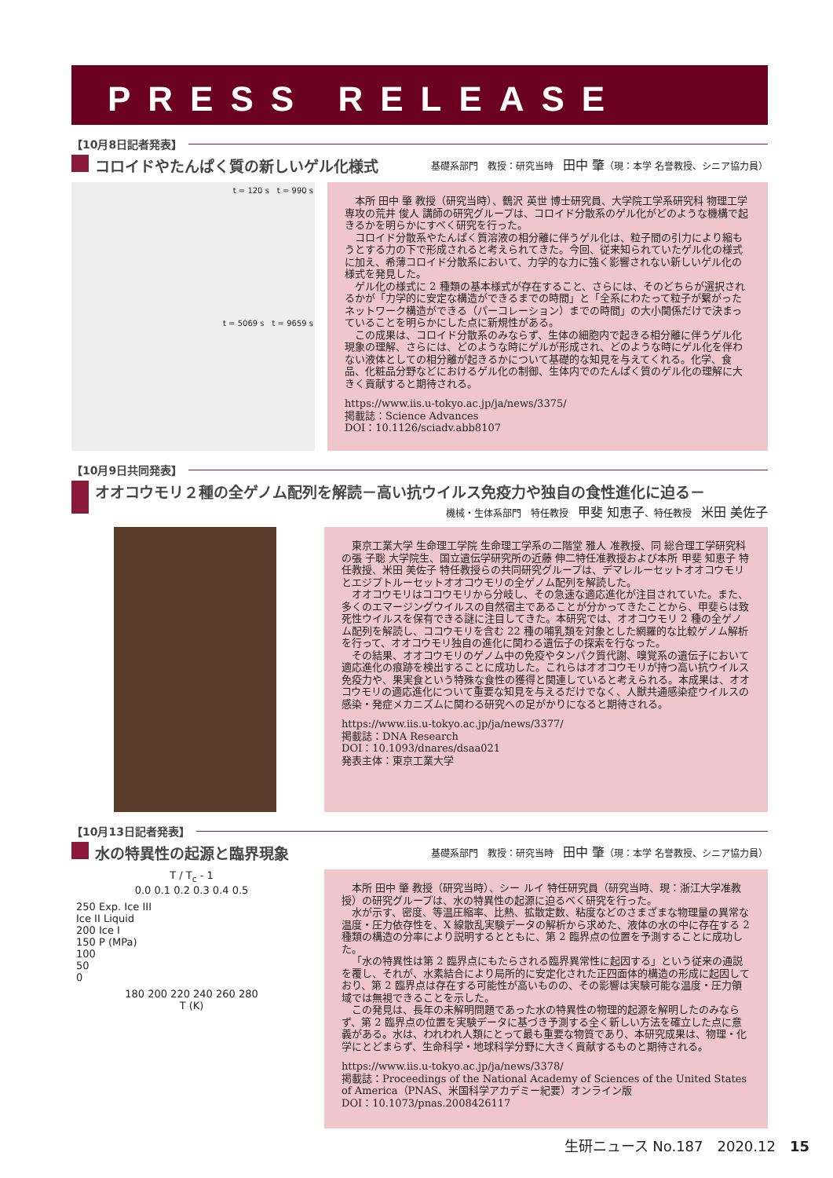PRESS RELEASE
【10月8日記者発表】
コロイドやたんぱく質の新しいゲル化様式
基礎系部門　教授：研究当時　田中 肇（現：本学 名誉教授、シニア協力員）
t = 120 s　t = 990 s
t = 5069 s　t = 9659 s
本所 田中 肇 教授（研究当時）、鶴沢 英世 博士研究員、大学院工学系研究科 物理工学専攻の荒井 俊人 講師の研究グループは、コロイド分散系のゲル化がどのような機構で起きるかを明らかにすべく研究を行った。
コロイド分散系やたんぱく質溶液の相分離に伴うゲル化は、粒子間の引力により縮もうとする力の下で形成されると考えられてきた。今回、従来知られていたゲル化の様式に加え、希薄コロイド分散系において、力学的な力に強く影響されない新しいゲル化の様式を発見した。
ゲル化の様式に 2 種類の基本様式が存在すること、さらには、そのどちらが選択されるかが「力学的に安定な構造ができるまでの時間」と「全系にわたって粒子が繋がったネットワーク構造ができる（パーコレーション）までの時間」の大小関係だけで決まっていることを明らかにした点に新規性がある。
この成果は、コロイド分散系のみならず、生体の細胞内で起きる相分離に伴うゲル化現象の理解、さらには、どのような時にゲルが形成され、どのような時にゲル化を伴わない液体としての相分離が起きるかについて基礎的な知見を与えてくれる。化学、食品、化粧品分野などにおけるゲル化の制御、生体内でのたんぱく質のゲル化の理解に大きく貢献すると期待される。
https://www.iis.u-tokyo.ac.jp/ja/news/3375/
掲載誌：Science Advances
DOI：10.1126/sciadv.abb8107
【10月9日共同発表】
オオコウモリ２種の全ゲノム配列を解読－高い抗ウイルス免疫力や独自の食性進化に迫る－
機械・生体系部門　特任教授　甲斐 知恵子、特任教授　米田 美佐子
東京工業大学 生命理工学院 生命理工学系の二階堂 雅人 准教授、同 総合理工学研究科の張 子聡 大学院生、国立遺伝学研究所の近藤 伸二特任准教授および本所 甲斐 知恵子 特任教授、米田 美佐子 特任教授らの共同研究グループは、デマレルーセットオオコウモリとエジプトルーセットオオコウモリの全ゲノム配列を解読した。
オオコウモリはココウモリから分岐し、その急速な適応進化が注目されていた。また、多くのエマージングウイルスの自然宿主であることが分かってきたことから、甲斐らは致死性ウイルスを保有できる謎に注目してきた。本研究では、オオコウモリ 2 種の全ゲノム配列を解読し、ココウモリを含む 22 種の哺乳類を対象とした網羅的な比較ゲノム解析を行って、オオコウモリ独自の進化に関わる遺伝子の探索を行なった。
その結果、オオコウモリのゲノム中の免疫やタンパク質代謝、嗅覚系の遺伝子において適応進化の痕跡を検出することに成功した。これらはオオコウモリが持つ高い抗ウイルス免疫力や、果実食という特殊な食性の獲得と関連していると考えられる。本成果は、オオコウモリの適応進化について重要な知見を与えるだけでなく、人獣共通感染症ウイルスの感染・発症メカニズムに関わる研究への足がかりになると期待される。
https://www.iis.u-tokyo.ac.jp/ja/news/3377/
掲載誌：DNA Research
DOI：10.1093/dnares/dsaa021
発表主体：東京工業大学
【10月13日記者発表】
水の特異性の起源と臨界現象
基礎系部門　教授：研究当時　田中 肇（現：本学 名誉教授、シニア協力員）
T / T<sub>c</sub> - 1
0.0 0.1 0.2 0.3 0.4 0.5
250 Exp. Ice III
Ice II Liquid
200 Ice I
150 P (MPa)
100
50
0
180 200 220 240 260 280
T (K)
本所 田中 肇 教授（研究当時）、シー ルイ 特任研究員（研究当時、現：浙江大学准教授）の研究グループは、水の特異性の起源に迫るべく研究を行った。
水が示す、密度、等温圧縮率、比熱、拡散定数、粘度などのさまざまな物理量の異常な温度・圧力依存性を、X 線散乱実験データの解析から求めた、液体の水の中に存在する 2 種類の構造の分率により説明するとともに、第 2 臨界点の位置を予測することに成功した。
「水の特異性は第 2 臨界点にもたらされる臨界異常性に起因する」という従来の通説を覆し、それが、水素結合により局所的に安定化された正四面体的構造の形成に起因しており、第 2 臨界点は存在する可能性が高いものの、その影響は実験可能な温度・圧力領域では無視できることを示した。
この発見は、長年の未解明問題であった水の特異性の物理的起源を解明したのみならず、第 2 臨界点の位置を実験データに基づき予測する全く新しい方法を確立した点に意義がある。水は、われわれ人類にとって最も重要な物質であり、本研究成果は、物理・化学にとどまらず、生命科学・地球科学分野に大きく貢献するものと期待される。
https://www.iis.u-tokyo.ac.jp/ja/news/3378/
掲載誌：Proceedings of the National Academy of Sciences of the United States of America（PNAS、米国科学アカデミー紀要）オンライン版
DOI：10.1073/pnas.2008426117
生研ニュース No.187　2020.12　15